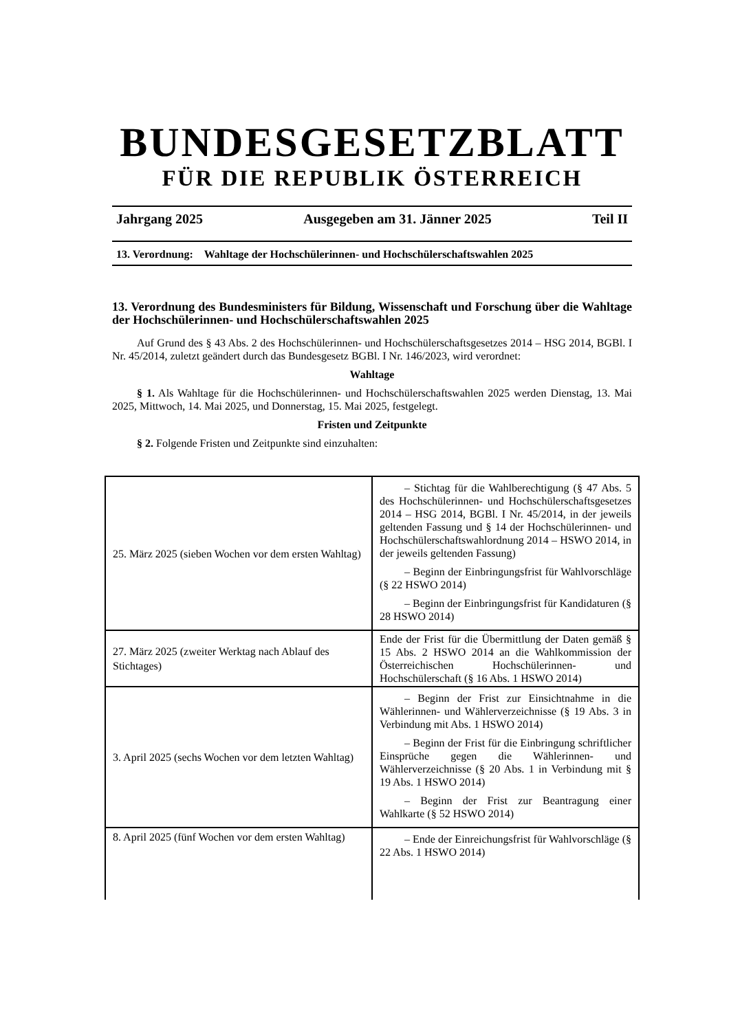BUNDESGESETZBLATT
FÜR DIE REPUBLIK ÖSTERREICH
Jahrgang 2025 Ausgegeben am 31. Jänner 2025 Teil II
13. Verordnung: Wahltage der Hochschülerinnen- und Hochschülerschaftswahlen 2025
13. Verordnung des Bundesministers für Bildung, Wissenschaft und Forschung über die Wahltage der Hochschülerinnen- und Hochschülerschaftswahlen 2025
Auf Grund des § 43 Abs. 2 des Hochschülerinnen- und Hochschülerschaftsgesetzes 2014 – HSG 2014, BGBl. I Nr. 45/2014, zuletzt geändert durch das Bundesgesetz BGBl. I Nr. 146/2023, wird verordnet:
Wahltage
§ 1. Als Wahltage für die Hochschülerinnen- und Hochschülerschaftswahlen 2025 werden Dienstag, 13. Mai 2025, Mittwoch, 14. Mai 2025, und Donnerstag, 15. Mai 2025, festgelegt.
Fristen und Zeitpunkte
§ 2. Folgende Fristen und Zeitpunkte sind einzuhalten:
| 25. März 2025 (sieben Wochen vor dem ersten Wahltag) | – Stichtag für die Wahlberechtigung (§ 47 Abs. 5 des Hochschülerinnen- und Hochschülerschaftsgesetzes 2014 – HSG 2014, BGBl. I Nr. 45/2014, in der jeweils geltenden Fassung und § 14 der Hochschülerinnen- und Hochschülerschaftswahlordnung 2014 – HSWO 2014, in der jeweils geltenden Fassung) – Beginn der Einbringungsfrist für Wahlvorschläge (§ 22 HSWO 2014) – Beginn der Einbringungsfrist für Kandidaturen (§ 28 HSWO 2014) |
| 27. März 2025 (zweiter Werktag nach Ablauf des Stichtages) | Ende der Frist für die Übermittlung der Daten gemäß § 15 Abs. 2 HSWO 2014 an die Wahlkommission der Österreichischen Hochschülerinnen- und Hochschülerschaft (§ 16 Abs. 1 HSWO 2014) |
| 3. April 2025 (sechs Wochen vor dem letzten Wahltag) | – Beginn der Frist zur Einsichtnahme in die Wählerinnen- und Wählerverzeichnisse (§ 19 Abs. 3 in Verbindung mit Abs. 1 HSWO 2014) – Beginn der Frist für die Einbringung schriftlicher Einsprüche gegen die Wählerinnen- und Wählerverzeichnisse (§ 20 Abs. 1 in Verbindung mit § 19 Abs. 1 HSWO 2014) – Beginn der Frist zur Beantragung einer Wahlkarte (§ 52 HSWO 2014) |
| 8. April 2025 (fünf Wochen vor dem ersten Wahltag) | – Ende der Einreichungsfrist für Wahlvorschläge (§ 22 Abs. 1 HSWO 2014) |